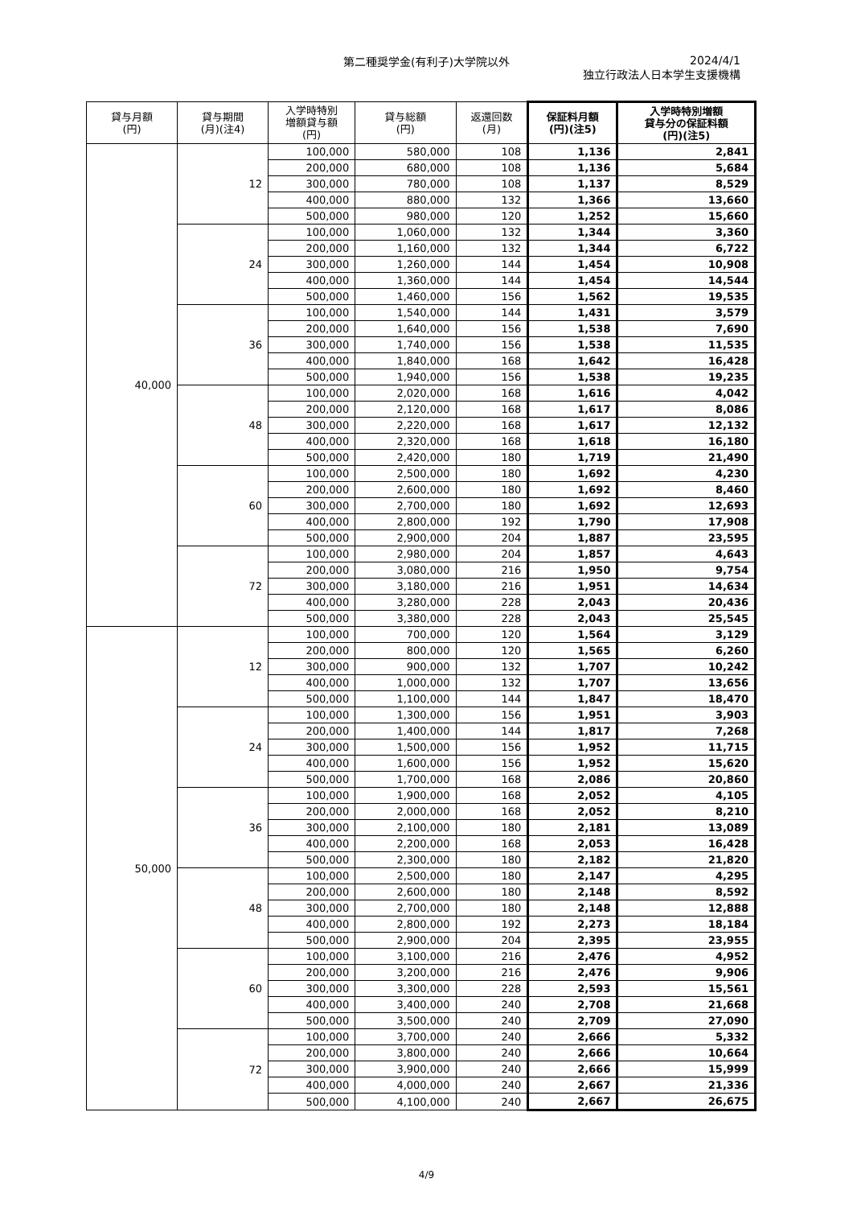第二種奨学金(有利子)大学院以外
2024/4/1
独立行政法人日本学生支援機構
| 貸与月額 (円) | 貸与期間 (月)(注4) | 入学時特別 増額貸与額 (円) | 貸与総額 (円) | 返還回数 (月) | 保証料月額 (円)(注5) | 入学時特別増額 貸与分の保証料額 (円)(注5) |
| --- | --- | --- | --- | --- | --- | --- |
| 40,000 | 12 | 100,000 | 580,000 | 108 | 1,136 | 2,841 |
| | | 200,000 | 680,000 | 108 | 1,136 | 5,684 |
| | | 300,000 | 780,000 | 108 | 1,137 | 8,529 |
| | | 400,000 | 880,000 | 132 | 1,366 | 13,660 |
| | | 500,000 | 980,000 | 120 | 1,252 | 15,660 |
| | 24 | 100,000 | 1,060,000 | 132 | 1,344 | 3,360 |
| | | 200,000 | 1,160,000 | 132 | 1,344 | 6,722 |
| | | 300,000 | 1,260,000 | 144 | 1,454 | 10,908 |
| | | 400,000 | 1,360,000 | 144 | 1,454 | 14,544 |
| | | 500,000 | 1,460,000 | 156 | 1,562 | 19,535 |
| | 36 | 100,000 | 1,540,000 | 144 | 1,431 | 3,579 |
| | | 200,000 | 1,640,000 | 156 | 1,538 | 7,690 |
| | | 300,000 | 1,740,000 | 156 | 1,538 | 11,535 |
| | | 400,000 | 1,840,000 | 168 | 1,642 | 16,428 |
| | | 500,000 | 1,940,000 | 156 | 1,538 | 19,235 |
| | 48 | 100,000 | 2,020,000 | 168 | 1,616 | 4,042 |
| | | 200,000 | 2,120,000 | 168 | 1,617 | 8,086 |
| | | 300,000 | 2,220,000 | 168 | 1,617 | 12,132 |
| | | 400,000 | 2,320,000 | 168 | 1,618 | 16,180 |
| | | 500,000 | 2,420,000 | 180 | 1,719 | 21,490 |
| | 60 | 100,000 | 2,500,000 | 180 | 1,692 | 4,230 |
| | | 200,000 | 2,600,000 | 180 | 1,692 | 8,460 |
| | | 300,000 | 2,700,000 | 180 | 1,692 | 12,693 |
| | | 400,000 | 2,800,000 | 192 | 1,790 | 17,908 |
| | | 500,000 | 2,900,000 | 204 | 1,887 | 23,595 |
| | 72 | 100,000 | 2,980,000 | 204 | 1,857 | 4,643 |
| | | 200,000 | 3,080,000 | 216 | 1,950 | 9,754 |
| | | 300,000 | 3,180,000 | 216 | 1,951 | 14,634 |
| | | 400,000 | 3,280,000 | 228 | 2,043 | 20,436 |
| | | 500,000 | 3,380,000 | 228 | 2,043 | 25,545 |
| 50,000 | 12 | 100,000 | 700,000 | 120 | 1,564 | 3,129 |
| | | 200,000 | 800,000 | 120 | 1,565 | 6,260 |
| | | 300,000 | 900,000 | 132 | 1,707 | 10,242 |
| | | 400,000 | 1,000,000 | 132 | 1,707 | 13,656 |
| | | 500,000 | 1,100,000 | 144 | 1,847 | 18,470 |
| | 24 | 100,000 | 1,300,000 | 156 | 1,951 | 3,903 |
| | | 200,000 | 1,400,000 | 144 | 1,817 | 7,268 |
| | | 300,000 | 1,500,000 | 156 | 1,952 | 11,715 |
| | | 400,000 | 1,600,000 | 156 | 1,952 | 15,620 |
| | | 500,000 | 1,700,000 | 168 | 2,086 | 20,860 |
| | 36 | 100,000 | 1,900,000 | 168 | 2,052 | 4,105 |
| | | 200,000 | 2,000,000 | 168 | 2,052 | 8,210 |
| | | 300,000 | 2,100,000 | 180 | 2,181 | 13,089 |
| | | 400,000 | 2,200,000 | 168 | 2,053 | 16,428 |
| | | 500,000 | 2,300,000 | 180 | 2,182 | 21,820 |
| | 48 | 100,000 | 2,500,000 | 180 | 2,147 | 4,295 |
| | | 200,000 | 2,600,000 | 180 | 2,148 | 8,592 |
| | | 300,000 | 2,700,000 | 180 | 2,148 | 12,888 |
| | | 400,000 | 2,800,000 | 192 | 2,273 | 18,184 |
| | | 500,000 | 2,900,000 | 204 | 2,395 | 23,955 |
| | 60 | 100,000 | 3,100,000 | 216 | 2,476 | 4,952 |
| | | 200,000 | 3,200,000 | 216 | 2,476 | 9,906 |
| | | 300,000 | 3,300,000 | 228 | 2,593 | 15,561 |
| | | 400,000 | 3,400,000 | 240 | 2,708 | 21,668 |
| | | 500,000 | 3,500,000 | 240 | 2,709 | 27,090 |
| | 72 | 100,000 | 3,700,000 | 240 | 2,666 | 5,332 |
| | | 200,000 | 3,800,000 | 240 | 2,666 | 10,664 |
| | | 300,000 | 3,900,000 | 240 | 2,666 | 15,999 |
| | | 400,000 | 4,000,000 | 240 | 2,667 | 21,336 |
| | | 500,000 | 4,100,000 | 240 | 2,667 | 26,675 |
4/9